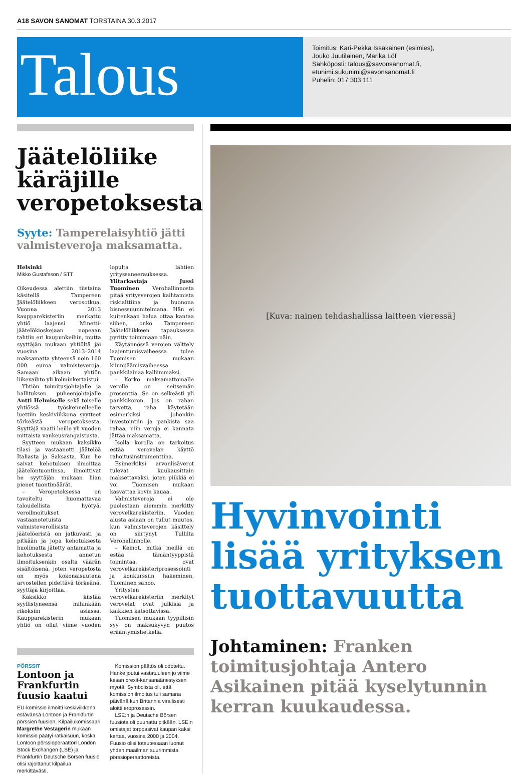A18 SAVON SANOMAT TORSTAINA 30.3.2017
Talous
Toimitus: Kari-Pekka Issakainen (esimies),
Jouko Juutilainen, Marika Löf
Sähköposti: talous@savonsanomat.fi,
etunimi.sukunimi@savonsanomat.fi
Puhelin: 017 303 111
Jäätelöliike käräjille veropetoksesta
Syyte: Tamperelaisyhtiö jätti valmisteveroja maksamatta.
Helsinki
Mikko Gustafsson / STT
Oikeudessa alettiin tiistaina käsitellä Tampereen Jäätelöliikkeen verosotkua. Vuonna 2013 kaupparekisteriin merkattu yhtiö laajensi Minetti-jäätelökioskejaan nopeaan tahtiin eri kaupunkeihin, mutta syyttäjän mukaan yhtiöltä jäi vuosina 2013–2014 maksamatta yhteensä noin 160 000 euroa valmisteveroja. Samaan aikaan yhtiön liikevaihto yli kolminkertaistui.
Yhtiön toimitusjohtajalle ja hallituksen puheenjohtajalle Antti Helmiselle sekä toiselle yhtiössä työskennelleelle luettiin keskiviikkona syytteet törkeästä veropetoksesta. Syyttäjä vaatii heille yli vuoden mittaista vankeusrangaistusta.
Syytteen mukaan kaksikko tilasi ja vastaanotti jäätelöä Italiasta ja Saksasta. Kun he saivat kehotuksen ilmoittaa jäätelöntuontinsa, ilmoittivat he syyttäjän mukaan liian pienet tuontimäärät.
– Veropetoksessa on tavoiteltu huomattavaa taloudellista hyötyä, veroilmoitukset vastaanotetuista valmisteverollisista jäätelöeristä on jatkuvasti ja pitkään ja jopa kehotuksesta huolimatta jätetty antamatta ja kehotuksesta annetun ilmoituksenkin osalta väärän sisältöisenä, joten veropetosta on myös kokonaisuutena arvostellen pidettävä törkeänä, syyttäjä kirjoittaa.
Kaksikko kiistää syyllistyneensä mihinkään rikoksiin asiassa. Kaupparekisterin mukaan yhtiö on ollut viime vuoden lopulta lähtien yrityssaneerauksessa.
Ylitarkastaja Jussi Tuominen Verohallinnosta pitää yritysverojen kaihtamista riskialttiina ja huonona bisnessuunnitelmana. Hän ei kuitenkaan halua ottaa kantaa siihen, onko Tampereen Jäätelöliikkeen tapauksessa pyritty toimimaan näin.
Käytännössä verojen välttely laajentumisvaiheessa tulee Tuomisen mukaan kiinnijäämisvaiheessa pankkilainaa kalliimmaksi.
– Korko maksamattomalle verolle on seitsemän prosenttia. Se on selkeästi yli pankkikoron. Jos on rahan tarvetta, raha käytetään esimerkiksi johonkin investointiin ja pankista saa rahaa, niin veroja ei kannata jättää maksamatta.
Isolla korolla on tarkoitus estää verovelan käyttö rahoitusinstrumenttina.
Esimerkiksi arvonlisäverot tulevat kuukausittain maksettavaksi, joten piikkiä ei voi Tuomisen mukaan kasvattaa kovin kauaa.
Valmisteveroja ei ole puolestaan aiemmin merkitty verovelkarekisteriin. Vuoden alusta asiaan on tullut muutos, kun valmisteverojen käsittely on siirtynyt Tullilta Verohallinnolle.
– Keinot, mitkä meillä on estää tämäntyyppistä toimintaa, ovat verovelkarekisteriprosessointi ja konkurssiin hakeminen, Tuominen sanoo.
Yritysten verovelkarekisteriin merkityt verovelat ovat julkisia ja kaikkien katsottavissa.
Tuomisen mukaan tyypillisin syy on maksukyvyn puutos erääntymishetkellä.
PÖRSSIT
Lontoon ja Frankfurtin fuusio kaatui
EU-komissio ilmoitti keskiviikkona estävänsä Lontoon ja Frankfurtin pörssien fuusion. Kilpailukomissaari Margrethe Vestagerin mukaan komissio päätyi ratkaisuun, koska Lontoon pörssioperaattori London Stock Exchangen (LSE) ja Frankfurtin Deutsche Börsen fuusio olisi rajoittanut kilpailua merkittävästi.
Komission päätös oli odotettu. Hanke joutui vastatuuleen jo viime kesän brexit-kansanäänestyksen myötä. Symbolista oli, että komission ilmoitus tuli samana päivänä kun Britannia virallisesti aloitti eroprosessin.
LSE:n ja Deutsche Börsen fuusiota oli puuhattu pitkään. LSE:n omistajat torppasivat kaupan kaksi kertaa, vuosina 2000 ja 2004. Fuusio olisi toteutessaan luonut yhden maailman suurimmista pörssioperaattoreista.
[Kuva: nainen tehdashallissa laitteen vieressä]
Hyvinvointi lisää yrityksen tuottavuutta
Johtaminen: Franken toimitusjohtaja Antero Asikainen pitää kyselytunnin kerran kuukaudessa.